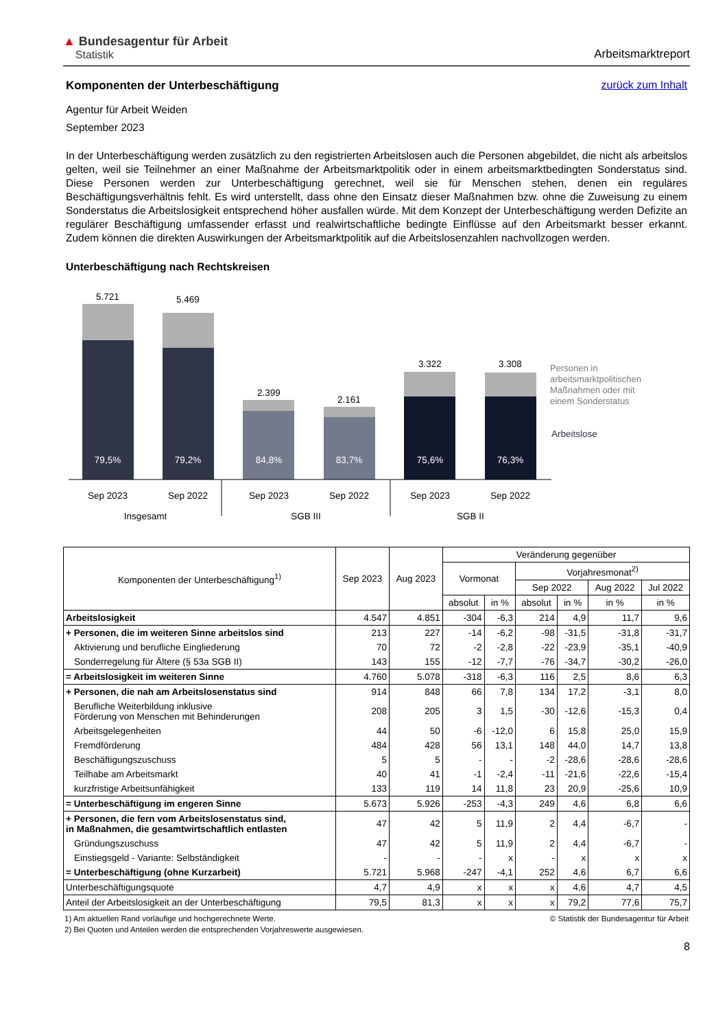▲ Bundesagentur für Arbeit
Statistik
Arbeitsmarktreport
Komponenten der Unterbeschäftigung
zurück zum Inhalt
Agentur für Arbeit Weiden
September 2023
In der Unterbeschäftigung werden zusätzlich zu den registrierten Arbeitslosen auch die Personen abgebildet, die nicht als arbeitslos gelten, weil sie Teilnehmer an einer Maßnahme der Arbeitsmarktpolitik oder in einem arbeitsmarktbedingten Sonderstatus sind. Diese Personen werden zur Unterbeschäftigung gerechnet, weil sie für Menschen stehen, denen ein reguläres Beschäftigungsverhältnis fehlt. Es wird unterstellt, dass ohne den Einsatz dieser Maßnahmen bzw. ohne die Zuweisung zu einem Sonderstatus die Arbeitslosigkeit entsprechend höher ausfallen würde. Mit dem Konzept der Unterbeschäftigung werden Defizite an regulärer Beschäftigung umfassender erfasst und realwirtschaftliche bedingte Einflüsse auf den Arbeitsmarkt besser erkannt. Zudem können die direkten Auswirkungen der Arbeitsmarktpolitik auf die Arbeitslosenzahlen nachvollzogen werden.
Unterbeschäftigung nach Rechtskreisen
5.721
79,5%
5.469
79,2%
2.399
84,8%
2.161
83,7%
3.322
75,6%
3.308
76,3%
Sep 2023
Sep 2022
Sep 2023
Sep 2022
Sep 2023
Sep 2022
Insgesamt
SGB III
SGB II
Personen in
arbeitsmarktpolitischen
Maßnahmen oder mit
einem Sonderstatus
Arbeitslose
| Komponenten der Unterbeschäftigung<sup>1)</sup> | Sep 2023 | Aug 2023 | Veränderung gegenüber | | | | | |
| --- | --- | --- | --- | --- | --- | --- | --- | --- |
| | | | Vormonat | | Vorjahresmonat<sup>2)</sup> | | | |
| | | | | | Sep 2022 | | Aug 2022 | Jul 2022 |
| | | | absolut | in % | absolut | in % | in % | in % |
| Arbeitslosigkeit | 4.547 | 4.851 | -304 | -6,3 | 214 | 4,9 | 11,7 | 9,6 |
| + Personen, die im weiteren Sinne arbeitslos sind | 213 | 227 | -14 | -6,2 | -98 | -31,5 | -31,8 | -31,7 |
| Aktivierung und berufliche Eingliederung | 70 | 72 | -2 | -2,8 | -22 | -23,9 | -35,1 | -40,9 |
| Sonderregelung für Ältere (§ 53a SGB II) | 143 | 155 | -12 | -7,7 | -76 | -34,7 | -30,2 | -26,0 |
| = Arbeitslosigkeit im weiteren Sinne | 4.760 | 5.078 | -318 | -6,3 | 116 | 2,5 | 8,6 | 6,3 |
| + Personen, die nah am Arbeitslosenstatus sind | 914 | 848 | 66 | 7,8 | 134 | 17,2 | -3,1 | 8,0 |
| Berufliche Weiterbildung inklusive Förderung von Menschen mit Behinderungen | 208 | 205 | 3 | 1,5 | -30 | -12,6 | -15,3 | 0,4 |
| Arbeitsgelegenheiten | 44 | 50 | -6 | -12,0 | 6 | 15,8 | 25,0 | 15,9 |
| Fremdförderung | 484 | 428 | 56 | 13,1 | 148 | 44,0 | 14,7 | 13,8 |
| Beschäftigungszuschuss | 5 | 5 | - | - | -2 | -28,6 | -28,6 | -28,6 |
| Teilhabe am Arbeitsmarkt | 40 | 41 | -1 | -2,4 | -11 | -21,6 | -22,6 | -15,4 |
| kurzfristige Arbeitsunfähigkeit | 133 | 119 | 14 | 11,8 | 23 | 20,9 | -25,6 | 10,9 |
| = Unterbeschäftigung im engeren Sinne | 5.673 | 5.926 | -253 | -4,3 | 249 | 4,6 | 6,8 | 6,6 |
| + Personen, die fern vom Arbeitslosenstatus sind, in Maßnahmen, die gesamtwirtschaftlich entlasten | 47 | 42 | 5 | 11,9 | 2 | 4,4 | -6,7 | - |
| Gründungszuschuss | 47 | 42 | 5 | 11,9 | 2 | 4,4 | -6,7 | - |
| Einstiegsgeld - Variante: Selbständigkeit | - | - | - | x | - | x | x | x |
| = Unterbeschäftigung (ohne Kurzarbeit) | 5.721 | 5.968 | -247 | -4,1 | 252 | 4,6 | 6,7 | 6,6 |
| Unterbeschäftigungsquote | 4,7 | 4,9 | x | x | x | 4,6 | 4,7 | 4,5 |
| Anteil der Arbeitslosigkeit an der Unterbeschäftigung | 79,5 | 81,3 | x | x | x | 79,2 | 77,6 | 75,7 |
1) Am aktuellen Rand vorläufige und hochgerechnete Werte. © Statistik der Bundesagentur für Arbeit
2) Bei Quoten und Anteilen werden die entsprechenden Vorjahreswerte ausgewiesen.
8